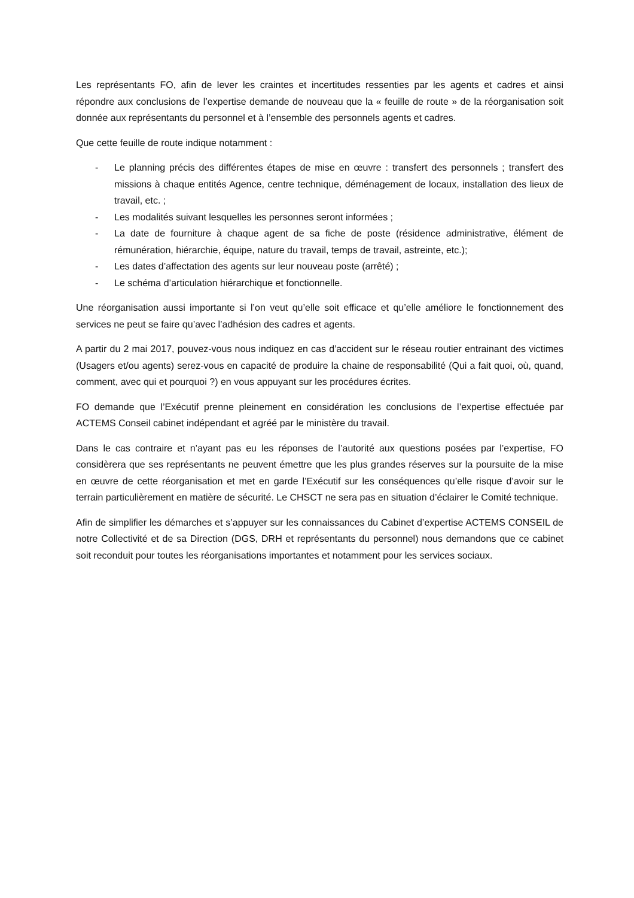Les représentants FO, afin de lever les craintes et incertitudes ressenties par les agents et cadres et ainsi répondre aux conclusions de l’expertise demande de nouveau que la « feuille de route » de la réorganisation soit donnée aux représentants du personnel et à l’ensemble des personnels agents et cadres.
Que cette feuille de route indique notamment :
- Le planning précis des différentes étapes de mise en œuvre : transfert des personnels ; transfert des missions à chaque entités Agence, centre technique, déménagement de locaux, installation des lieux de travail, etc. ;
- Les modalités suivant lesquelles les personnes seront informées ;
- La date de fourniture à chaque agent de sa fiche de poste (résidence administrative, élément de rémunération, hiérarchie, équipe, nature du travail, temps de travail, astreinte, etc.);
- Les dates d’affectation des agents sur leur nouveau poste (arrêté) ;
- Le schéma d’articulation hiérarchique et fonctionnelle.
Une réorganisation aussi importante si l’on veut qu’elle soit efficace et qu’elle améliore le fonctionnement des services ne peut se faire qu’avec l’adhésion des cadres et agents.
A partir du 2 mai 2017, pouvez-vous nous indiquez en cas d’accident sur le réseau routier entrainant des victimes (Usagers et/ou agents) serez-vous en capacité de produire la chaine de responsabilité (Qui a fait quoi, où, quand, comment, avec qui et pourquoi ?) en vous appuyant sur les procédures écrites.
FO demande que l’Exécutif prenne pleinement en considération les conclusions de l’expertise effectuée par ACTEMS Conseil cabinet indépendant et agréé par le ministère du travail.
Dans le cas contraire et n’ayant pas eu les réponses de l’autorité aux questions posées par l’expertise, FO considèrera que ses représentants ne peuvent émettre que les plus grandes réserves sur la poursuite de la mise en œuvre de cette réorganisation et met en garde l’Exécutif sur les conséquences qu’elle risque d’avoir sur le terrain particulièrement en matière de sécurité. Le CHSCT ne sera pas en situation d’éclairer le Comité technique.
Afin de simplifier les démarches et s’appuyer sur les connaissances du Cabinet d’expertise ACTEMS CONSEIL de notre Collectivité et de sa Direction (DGS, DRH et représentants du personnel) nous demandons que ce cabinet soit reconduit pour toutes les réorganisations importantes et notamment pour les services sociaux.